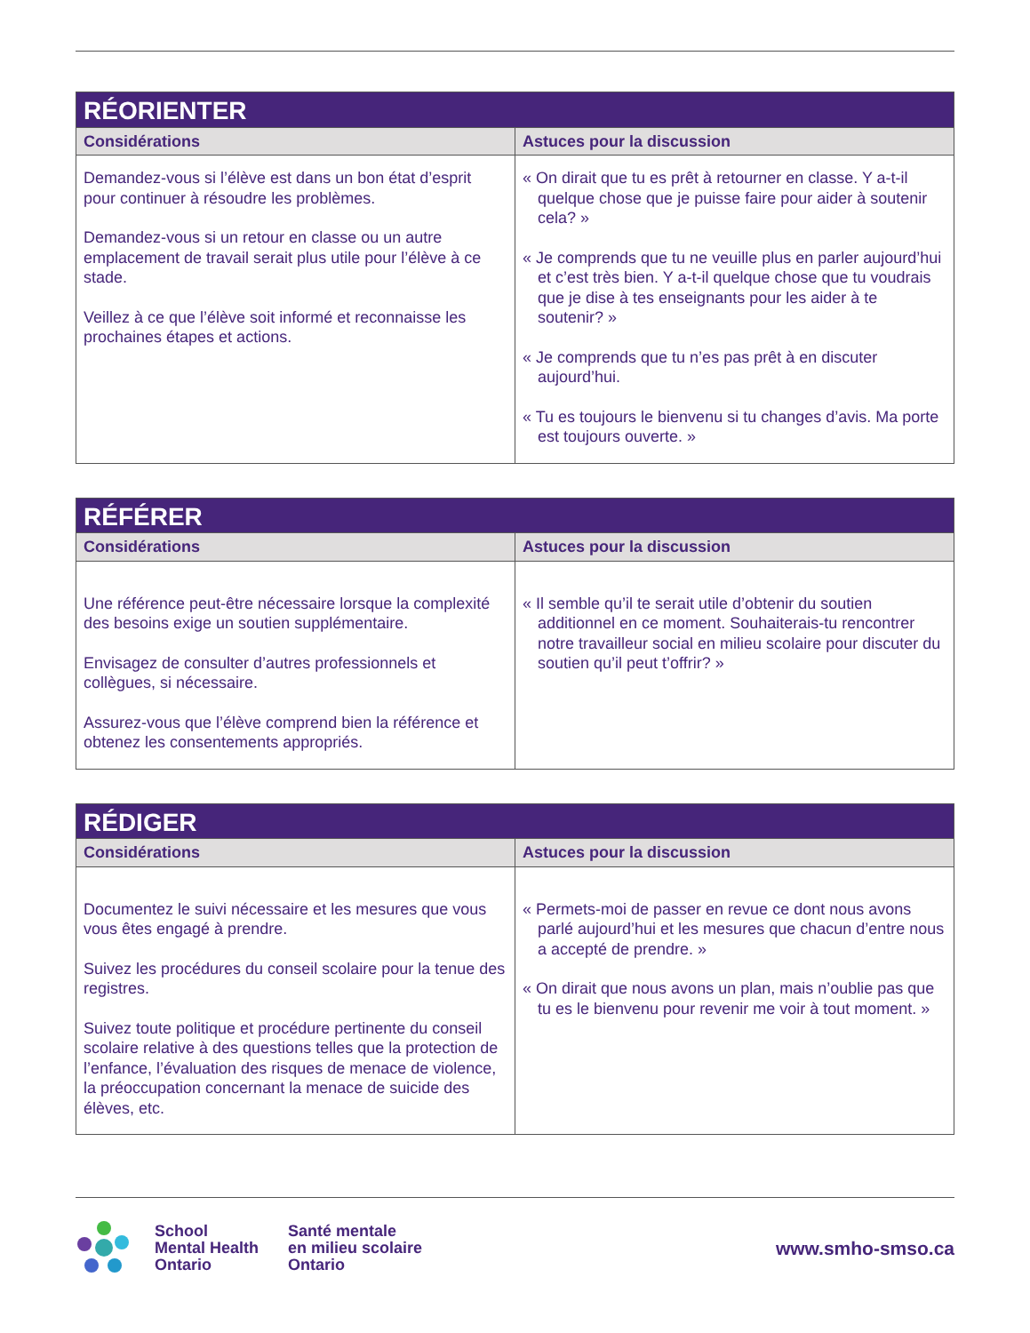| RÉORIENTER | |
| --- | --- |
| Considérations | Astuces pour la discussion |
| Demandez-vous si l’élève est dans un bon état d’esprit pour continuer à résoudre les problèmes. Demandez-vous si un retour en classe ou un autre emplacement de travail serait plus utile pour l’élève à ce stade. Veillez à ce que l’élève soit informé et reconnaisse les prochaines étapes et actions. | « On dirait que tu es prêt à retourner en classe. Y a-t-il quelque chose que je puisse faire pour aider à soutenir cela? » « Je comprends que tu ne veuille plus en parler aujourd’hui et c’est très bien. Y a-t-il quelque chose que tu voudrais que je dise à tes enseignants pour les aider à te soutenir? » « Je comprends que tu n’es pas prêt à en discuter aujourd’hui. « Tu es toujours le bienvenu si tu changes d’avis. Ma porte est toujours ouverte. » |
| RÉFÉRER | |
| --- | --- |
| Considérations | Astuces pour la discussion |
| Une référence peut-être nécessaire lorsque la complexité des besoins exige un soutien supplémentaire. Envisagez de consulter d’autres professionnels et collègues, si nécessaire. Assurez-vous que l’élève comprend bien la référence et obtenez les consentements appropriés. | « Il semble qu’il te serait utile d’obtenir du soutien additionnel en ce moment. Souhaiterais-tu rencontrer notre travailleur social en milieu scolaire pour discuter du soutien qu’il peut t’offrir? » |
| RÉDIGER | |
| --- | --- |
| Considérations | Astuces pour la discussion |
| Documentez le suivi nécessaire et les mesures que vous vous êtes engagé à prendre. Suivez les procédures du conseil scolaire pour la tenue des registres. Suivez toute politique et procédure pertinente du conseil scolaire relative à des questions telles que la protection de l’enfance, l’évaluation des risques de menace de violence, la préoccupation concernant la menace de suicide des élèves, etc. | « Permets-moi de passer en revue ce dont nous avons parlé aujourd’hui et les mesures que chacun d’entre nous a accepté de prendre. » « On dirait que nous avons un plan, mais n’oublie pas que tu es le bienvenu pour revenir me voir à tout moment. » |
School
Mental Health
Ontario
Santé mentale
en milieu scolaire
Ontario
www.smho-smso.ca